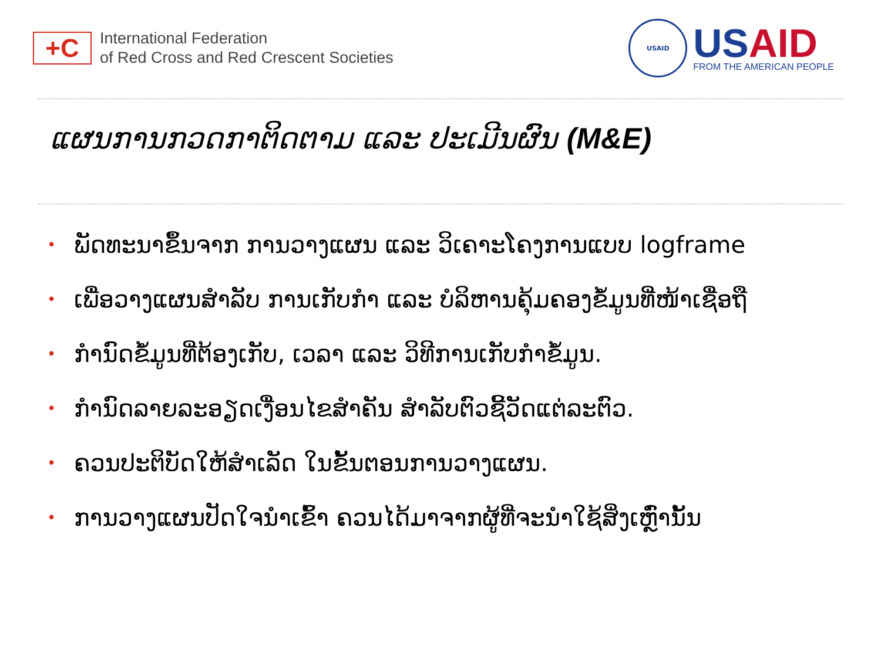+C
International Federation
of Red Cross and Red Crescent Societies
USAID
USAID
FROM THE AMERICAN PEOPLE
ແຜນການກວດກາຕິດຕາມ ແລະ ປະເມີນຜົນ (M&E)
• ພັດທະນາຂຶ້ນຈາກ ການວາງແຜນ ແລະ ວິເຄາະໂຄງການແບບ logframe
• ເພື່ອວາງແຜນສໍາລັບ ການເກັບກໍາ ແລະ ບໍລິຫານຄຸ້ມຄອງຂໍ້ມູນທີ່ໜ້າເຊື່ອຖື
• ກໍານົດຂໍ້ມູນທີ່ຕ້ອງເກັບ, ເວລາ ແລະ ວິທີການເກັບກໍາຂໍ້ມູນ.
• ກໍານົດລາຍລະອຽດເງື່ອນໄຂສໍາຄັນ ສໍາລັບຕົວຊີ້ວັດແຕ່ລະຕົວ.
• ຄວນປະຕິບັດໃຫ້ສໍາເລັດ ໃນຂັ້ນຕອນການວາງແຜນ.
• ການວາງແຜນປັດໃຈນໍາເຂົ້າ ຄວນໄດ້ມາຈາກຜູ້ທີ່ຈະນໍາໃຊ້ສິ່ງເຫຼົ່ານັ້ນ